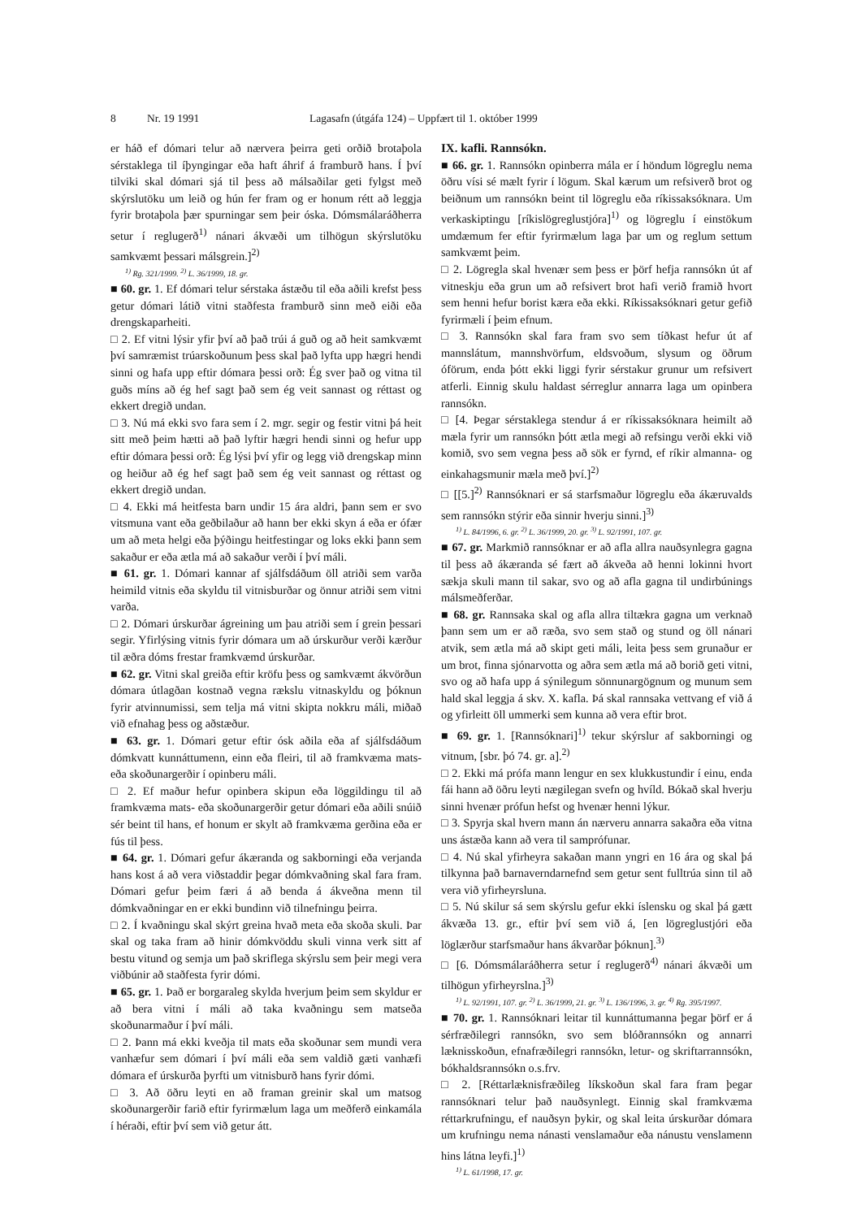8 Nr. 19 1991 Lagasafn (útgáfa 124) – Uppfært til 1. október 1999
er háð ef dómari telur að nærvera þeirra geti orðið brotaþola sérstaklega til íþyngingar eða haft áhrif á framburð hans. Í því tilviki skal dómari sjá til þess að málsaðilar geti fylgst með skýrslutöku um leið og hún fer fram og er honum rétt að leggja fyrir brotaþola þær spurningar sem þeir óska. Dómsmálaráðherra setur í reglugerð<sup>1)</sup> nánari ákvæði um tilhögun skýrslutöku samkvæmt þessari málsgrein.]<sup>2)</sup>
<sup>1)</sup> Rg. 321/1999. <sup>2)</sup> L. 36/1999, 18. gr.
■ 60. gr. 1. Ef dómari telur sérstaka ástæðu til eða aðili krefst þess getur dómari látið vitni staðfesta framburð sinn með eiði eða drengskaparheiti.
□ 2. Ef vitni lýsir yfir því að það trúi á guð og að heit samkvæmt því samræmist trúarskoðunum þess skal það lyfta upp hægri hendi sinni og hafa upp eftir dómara þessi orð: Ég sver það og vitna til guðs míns að ég hef sagt það sem ég veit sannast og réttast og ekkert dregið undan.
□ 3. Nú má ekki svo fara sem í 2. mgr. segir og festir vitni þá heit sitt með þeim hætti að það lyftir hægri hendi sinni og hefur upp eftir dómara þessi orð: Ég lýsi því yfir og legg við drengskap minn og heiður að ég hef sagt það sem ég veit sannast og réttast og ekkert dregið undan.
□ 4. Ekki má heitfesta barn undir 15 ára aldri, þann sem er svo vitsmuna vant eða geðbilaður að hann ber ekki skyn á eða er ófær um að meta helgi eða þýðingu heitfestingar og loks ekki þann sem sakaður er eða ætla má að sakaður verði í því máli.
■ 61. gr. 1. Dómari kannar af sjálfsdáðum öll atriði sem varða heimild vitnis eða skyldu til vitnisburðar og önnur atriði sem vitni varða.
□ 2. Dómari úrskurðar ágreining um þau atriði sem í grein þessari segir. Yfirlýsing vitnis fyrir dómara um að úrskurður verði kærður til æðra dóms frestar framkvæmd úrskurðar.
■ 62. gr. Vitni skal greiða eftir kröfu þess og samkvæmt ákvörðun dómara útlagðan kostnað vegna rækslu vitnaskyldu og þóknun fyrir atvinnumissi, sem telja má vitni skipta nokkru máli, miðað við efnahag þess og aðstæður.
■ 63. gr. 1. Dómari getur eftir ósk aðila eða af sjálfsdáðum dómkvatt kunnáttumenn, einn eða fleiri, til að framkvæma mats- eða skoðunargerðir í opinberu máli.
□ 2. Ef maður hefur opinbera skipun eða löggildingu til að framkvæma mats- eða skoðunargerðir getur dómari eða aðili snúið sér beint til hans, ef honum er skylt að framkvæma gerðina eða er fús til þess.
■ 64. gr. 1. Dómari gefur ákæranda og sakborningi eða verjanda hans kost á að vera viðstaddir þegar dómkvaðning skal fara fram. Dómari gefur þeim færi á að benda á ákveðna menn til dómkvaðningar en er ekki bundinn við tilnefningu þeirra.
□ 2. Í kvaðningu skal skýrt greina hvað meta eða skoða skuli. Þar skal og taka fram að hinir dómkvöddu skuli vinna verk sitt af bestu vitund og semja um það skriflega skýrslu sem þeir megi vera viðbúnir að staðfesta fyrir dómi.
■ 65. gr. 1. Það er borgaraleg skylda hverjum þeim sem skyldur er að bera vitni í máli að taka kvaðningu sem matseða skoðunarmaður í því máli.
□ 2. Þann má ekki kveðja til mats eða skoðunar sem mundi vera vanhæfur sem dómari í því máli eða sem valdið gæti vanhæfi dómara ef úrskurða þyrfti um vitnisburð hans fyrir dómi.
□ 3. Að öðru leyti en að framan greinir skal um matsog skoðunargerðir farið eftir fyrirmælum laga um meðferð einkamála í héraði, eftir því sem við getur átt.
IX. kafli. Rannsókn.
■ 66. gr. 1. Rannsókn opinberra mála er í höndum lögreglu nema öðru vísi sé mælt fyrir í lögum. Skal kærum um refsiverð brot og beiðnum um rannsókn beint til lögreglu eða ríkissaksóknara. Um verkaskiptingu [ríkislögreglustjóra]<sup>1)</sup> og lögreglu í einstökum umdæmum fer eftir fyrirmælum laga þar um og reglum settum samkvæmt þeim.
□ 2. Lögregla skal hvenær sem þess er þörf hefja rannsókn út af vitneskju eða grun um að refsivert brot hafi verið framið hvort sem henni hefur borist kæra eða ekki. Ríkissaksóknari getur gefið fyrirmæli í þeim efnum.
□ 3. Rannsókn skal fara fram svo sem tíðkast hefur út af mannslátum, mannshvörfum, eldsvoðum, slysum og öðrum óförum, enda þótt ekki liggi fyrir sérstakur grunur um refsivert atferli. Einnig skulu haldast sérreglur annarra laga um opinbera rannsókn.
□ [4. Þegar sérstaklega stendur á er ríkissaksóknara heimilt að mæla fyrir um rannsókn þótt ætla megi að refsingu verði ekki við komið, svo sem vegna þess að sök er fyrnd, ef ríkir almanna- og einkahagsmunir mæla með því.]<sup>2)</sup>
□ [[5.]<sup>2)</sup> Rannsóknari er sá starfsmaður lögreglu eða ákæruvalds sem rannsókn stýrir eða sinnir hverju sinni.]<sup>3)</sup>
<sup>1)</sup> L. 84/1996, 6. gr. <sup>2)</sup> L. 36/1999, 20. gr. <sup>3)</sup> L. 92/1991, 107. gr.
■ 67. gr. Markmið rannsóknar er að afla allra nauðsynlegra gagna til þess að ákæranda sé fært að ákveða að henni lokinni hvort sækja skuli mann til sakar, svo og að afla gagna til undirbúnings málsmeðferðar.
■ 68. gr. Rannsaka skal og afla allra tiltækra gagna um verknað þann sem um er að ræða, svo sem stað og stund og öll nánari atvik, sem ætla má að skipt geti máli, leita þess sem grunaður er um brot, finna sjónarvotta og aðra sem ætla má að borið geti vitni, svo og að hafa upp á sýnilegum sönnunargögnum og munum sem hald skal leggja á skv. X. kafla. Þá skal rannsaka vettvang ef við á og yfirleitt öll ummerki sem kunna að vera eftir brot.
■ 69. gr. 1. [Rannsóknari]<sup>1)</sup> tekur skýrslur af sakborningi og vitnum, [sbr. þó 74. gr. a].<sup>2)</sup>
□ 2. Ekki má prófa mann lengur en sex klukkustundir í einu, enda fái hann að öðru leyti nægilegan svefn og hvíld. Bókað skal hverju sinni hvenær prófun hefst og hvenær henni lýkur.
□ 3. Spyrja skal hvern mann án nærveru annarra sakaðra eða vitna uns ástæða kann að vera til samprófunar.
□ 4. Nú skal yfirheyra sakaðan mann yngri en 16 ára og skal þá tilkynna það barnaverndarnefnd sem getur sent fulltrúa sinn til að vera við yfirheyrsluna.
□ 5. Nú skilur sá sem skýrslu gefur ekki íslensku og skal þá gætt ákvæða 13. gr., eftir því sem við á, [en lögreglustjóri eða löglærður starfsmaður hans ákvarðar þóknun].<sup>3)</sup>
□ [6. Dómsmálaráðherra setur í reglugerð<sup>4)</sup> nánari ákvæði um tilhögun yfirheyrslna.]<sup>3)</sup>
<sup>1)</sup> L. 92/1991, 107. gr. <sup>2)</sup> L. 36/1999, 21. gr. <sup>3)</sup> L. 136/1996, 3. gr. <sup>4)</sup> Rg. 395/1997.
■ 70. gr. 1. Rannsóknari leitar til kunnáttumanna þegar þörf er á sérfræðilegri rannsókn, svo sem blóðrannsókn og annarri læknisskoðun, efnafræðilegri rannsókn, letur- og skriftarrannsókn, bókhaldsrannsókn o.s.frv.
□ 2. [Réttarlæknisfræðileg líkskoðun skal fara fram þegar rannsóknari telur það nauðsynlegt. Einnig skal framkvæma réttarkrufningu, ef nauðsyn þykir, og skal leita úrskurðar dómara um krufningu nema nánasti venslamaður eða nánustu venslamenn hins látna leyfi.]<sup>1)</sup>
<sup>1)</sup> L. 61/1998, 17. gr.